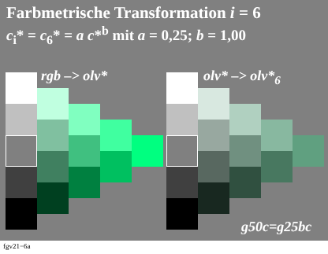Farbmetrische Transformation i = 6
c<sub>i</sub>* = c<sub>6</sub>* = a c*<sup>b</sup> mit a = 0,25; b = 1,00
rgb –> olv* olv* –> olv*<sub>6</sub>
g50c=g25bc
fgv21−6a